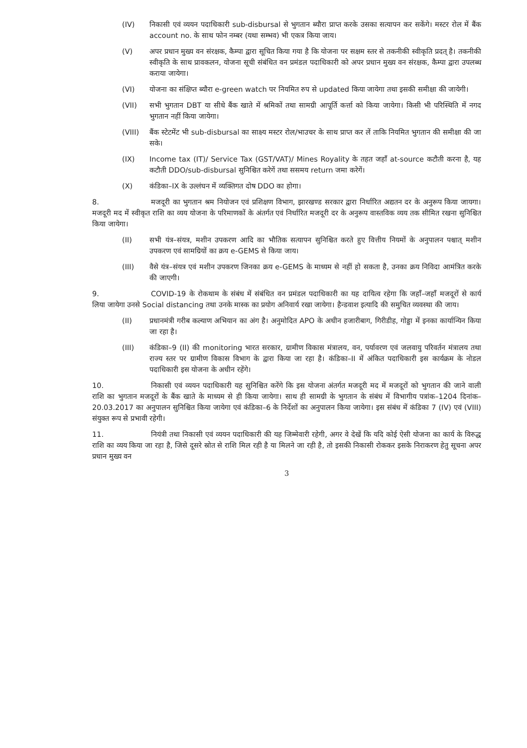(IV) निकासी एवं व्ययन पदाधिकारी sub-disbursal से भुगतान ब्यौरा प्राप्त करके उसका सत्यापन कर सकेंगे। मस्टर रोल में बैंक account no. के साथ फोन नम्बर (यथा सम्भव) भी एकत्र किया जाय।
(V) अपर प्रधान मुख्य वन संरक्षक, कैम्पा द्वारा सूचित किया गया है कि योजना पर सक्षम स्तर से तकनीकी स्वीकृति प्रदत् है। तकनीकी स्वीकृति के साथ प्रावकलन, योजना सूची संबंधित वन प्रमंडल पदाधिकारी को अपर प्रधान मुख्य वन संरक्षक, कैम्पा द्वारा उपलब्ध कराया जायेगा।
(VI) योजना का संक्षिप्त ब्यौरा e-green watch पर नियमित रुप से updated किया जायेगा तथा इसकी समीक्षा की जायेगी।
(VII) सभी भुगतान DBT या सीधे बैंक खाते में श्रमिकों तथा सामग्री आपूर्ति कर्त्ता को किया जायेगा। किसी भी परिस्थिति में नगद भुगतान नहीं किया जायेगा।
(VIII) बैंक स्टेटमेंट भी sub-disbursal का साक्ष्य मस्टर रोल/भाउचर के साथ प्राप्त कर लें ताकि नियमित भुगतान की समीक्षा की जा सके।
(IX) Income tax (IT)/ Service Tax (GST/VAT)/ Mines Royality के तहत जहाँ at-source कटौती करना है, यह कटौती DDO/sub-disbursal सुनिश्चित करेगें तथा ससमय return जमा करेगें।
(X) कंडिका–IX के उल्लंघन में व्यक्तिगत दोष DDO का होगा।
8. मजदूरी का भुगतान श्रम नियोजन एवं प्रशिक्षण विभाग, झारखण्ड सरकार द्वारा निर्धारित अद्यतन दर के अनुरूप किया जायगा। मजदूरी मद में स्वीकृत राशि का व्यय योजना के परिमाणकों के अंतर्गत एवं निर्धारित मजदूरी दर के अनुरूप वास्तविक व्यय तक सीमित रखना सुनिश्चित किया जायेगा।
(II) सभी यंत्र–संयत्र, मशीन उपकरण आदि का भौतिक सत्यापन सुनिश्चित करते हुए वित्तीय नियमों के अनुपालन पश्चात् मशीन उपकरण एवं सामग्रियों का क्रय e-GEMS से किया जाय।
(III) वैसे यंत्र–संयत्र एवं मशीन उपकरण जिनका क्रय e-GEMS के माध्यम से नहीं हो सकता है, उनका क्रय निविदा आमंत्रित करके की जाएगी।
9. COVID-19 के रोकथाम के संबंध में संबंधित वन प्रमंडल पदाधिकारी का यह दायित्व रहेगा कि जहाँ–जहाँ मजदूरों से कार्य लिया जायेगा उनसे Social distancing तथा उनके मास्क का प्रयोग अनिवार्य रखा जायेगा। हैन्डवाश इत्यादि की समुचित व्यवस्था की जाय।
(II) प्रधानमंत्री गरीब कल्याण अभियान का अंग है। अनुमोदित APO के अधीन हजारीबाग, गिरीडीह, गोड्डा में इनका कार्यान्यिन किया जा रहा है।
(III) कंडिका–9 (II) की monitoring भारत सरकार, ग्रामीण विकास मंत्रालय, वन, पर्यावरण एवं जलवायु परिवर्तन मंत्रालय तथा राज्य स्तर पर ग्रामीण विकास विभाग के द्वारा किया जा रहा है। कंडिका–II में अंकित पदाधिकारी इस कार्यक्रम के नोडल पदाधिकारी इस योजना के अधीन रहेंगे।
10. निकासी एवं व्ययन पदाधिकारी यह सुनिश्चित करेंगे कि इस योजना अंतर्गत मजदूरी मद में मजदूरों को भुगतान की जाने वाली राशि का भुगतान मजदूरों के बैंक खाते के माध्यम से ही किया जायेगा। साथ ही सामग्री के भुगतान के संबंध में विभागीय पत्रांक–1204 दिनांक– 20.03.2017 का अनुपालन सुनिश्चित किया जायेगा एवं कंडिका–6 के निर्देशों का अनुपालन किया जायेगा। इस संबंध में कंडिका 7 (IV) एवं (VIII) संयुक्त रूप से प्रभावी रहेगी।
11. नियंत्री तथा निकासी एवं व्ययन पदाधिकारी की यह जिम्मेवारी रहेगी, अगर वे देखें कि यदि कोई ऐसी योजना का कार्य के विरुद्ध राशि का व्यय किया जा रहा है, जिसे दूसरे स्रोत से राशि मिल रही है या मिलने जा रही है, तो इसकी निकासी रोककर इसके निराकरण हेतु सूचना अपर प्रधान मुख्य वन
3